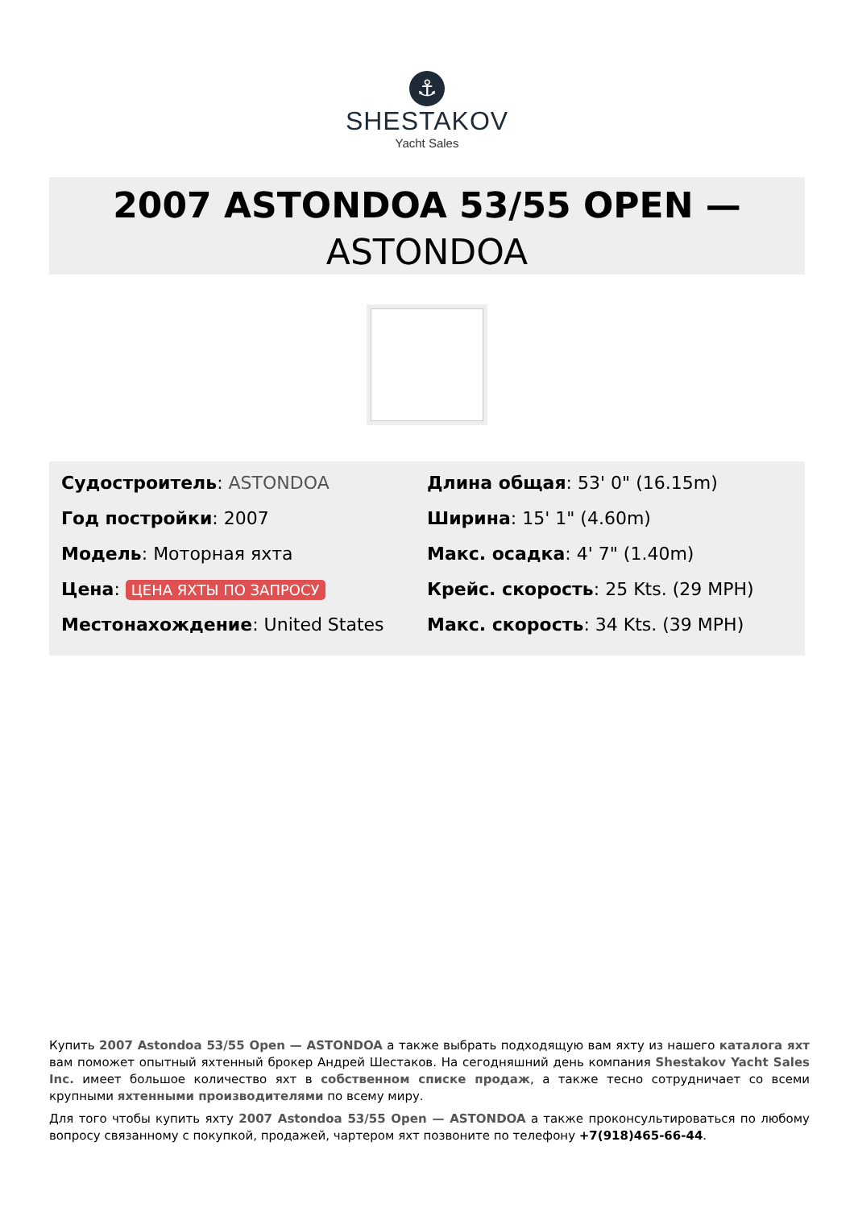⚓
SHESTAKOV
Yacht Sales
2007 ASTONDOA 53/55 OPEN —
ASTONDOA
Судостроитель: ASTONDOA
Год постройки: 2007
Модель: Моторная яхта
Цена: ЦЕНА ЯХТЫ ПО ЗАПРОСУ
Местонахождение: United States
Длина общая: 53' 0" (16.15m)
Ширина: 15' 1" (4.60m)
Макс. осадка: 4' 7" (1.40m)
Крейс. скорость: 25 Kts. (29 MPH)
Макс. скорость: 34 Kts. (39 MPH)
Купить 2007 Astondoa 53/55 Open — ASTONDOA а также выбрать подходящую вам яхту из нашего каталога яхт вам поможет опытный яхтенный брокер Андрей Шестаков. На сегодняшний день компания Shestakov Yacht Sales Inc. имеет большое количество яхт в собственном списке продаж, а также тесно сотрудничает со всеми крупными яхтенными производителями по всему миру.
Для того чтобы купить яхту 2007 Astondoa 53/55 Open — ASTONDOA а также проконсультироваться по любому вопросу связанному с покупкой, продажей, чартером яхт позвоните по телефону +7(918)465-66-44.